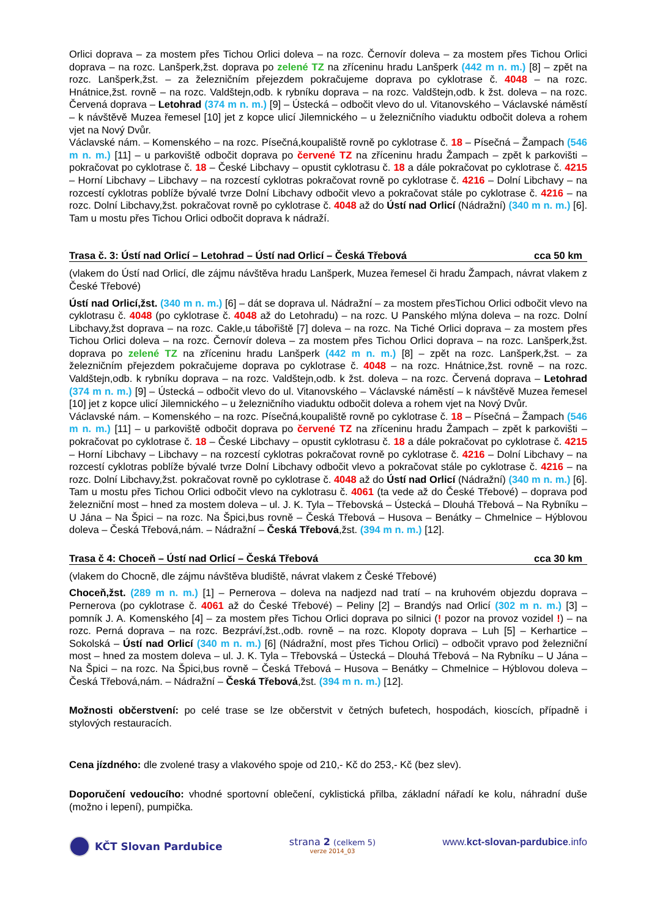Orlici doprava – za mostem přes Tichou Orlici doleva – na rozc. Černovír doleva – za mostem přes Tichou Orlici doprava – na rozc. Lanšperk,žst. doprava po zelené TZ na zříceninu hradu Lanšperk (442 m n. m.) [8] – zpět na rozc. Lanšperk,žst. – za železničním přejezdem pokračujeme doprava po cyklotrase č. 4048 – na rozc. Hnátnice,žst. rovně – na rozc. Valdštejn,odb. k rybníku doprava – na rozc. Valdštejn,odb. k žst. doleva – na rozc. Červená doprava – Letohrad (374 m n. m.) [9] – Ústecká – odbočit vlevo do ul. Vitanovského – Václavské náměstí – k návštěvě Muzea řemesel [10] jet z kopce ulicí Jilemnického – u železničního viaduktu odbočit doleva a rohem vjet na Nový Dvůr.
Václavské nám. – Komenského – na rozc. Písečná,koupaliště rovně po cyklotrase č. 18 – Písečná – Žampach (546 m n. m.) [11] – u parkoviště odbočit doprava po červené TZ na zříceninu hradu Žampach – zpět k parkovišti – pokračovat po cyklotrase č. 18 – České Libchavy – opustit cyklotrasu č. 18 a dále pokračovat po cyklotrase č. 4215 – Horní Libchavy – Libchavy – na rozcestí cyklotras pokračovat rovně po cyklotrase č. 4216 – Dolní Libchavy – na rozcestí cyklotras poblíže bývalé tvrze Dolní Libchavy odbočit vlevo a pokračovat stále po cyklotrase č. 4216 – na rozc. Dolní Libchavy,žst. pokračovat rovně po cyklotrase č. 4048 až do Ústí nad Orlicí (Nádražní) (340 m n. m.) [6]. Tam u mostu přes Tichou Orlici odbočit doprava k nádraží.
Trasa č. 3: Ústí nad Orlicí – Letohrad – Ústí nad Orlicí – Česká Třebová cca 50 km
(vlakem do Ústí nad Orlicí, dle zájmu návštěva hradu Lanšperk, Muzea řemesel či hradu Žampach, návrat vlakem z České Třebové)
Ústí nad Orlicí,žst. (340 m n. m.) [6] – dát se doprava ul. Nádražní – za mostem přesTichou Orlici odbočit vlevo na cyklotrasu č. 4048 (po cyklotrase č. 4048 až do Letohradu) – na rozc. U Panského mlýna doleva – na rozc. Dolní Libchavy,žst doprava – na rozc. Cakle,u tábořiště [7] doleva – na rozc. Na Tiché Orlici doprava – za mostem přes Tichou Orlici doleva – na rozc. Černovír doleva – za mostem přes Tichou Orlici doprava – na rozc. Lanšperk,žst. doprava po zelené TZ na zříceninu hradu Lanšperk (442 m n. m.) [8] – zpět na rozc. Lanšperk,žst. – za železničním přejezdem pokračujeme doprava po cyklotrase č. 4048 – na rozc. Hnátnice,žst. rovně – na rozc. Valdštejn,odb. k rybníku doprava – na rozc. Valdštejn,odb. k žst. doleva – na rozc. Červená doprava – Letohrad (374 m n. m.) [9] – Ústecká – odbočit vlevo do ul. Vitanovského – Václavské náměstí – k návštěvě Muzea řemesel [10] jet z kopce ulicí Jilemnického – u železničního viaduktu odbočit doleva a rohem vjet na Nový Dvůr.
Václavské nám. – Komenského – na rozc. Písečná,koupaliště rovně po cyklotrase č. 18 – Písečná – Žampach (546 m n. m.) [11] – u parkoviště odbočit doprava po červené TZ na zříceninu hradu Žampach – zpět k parkovišti – pokračovat po cyklotrase č. 18 – České Libchavy – opustit cyklotrasu č. 18 a dále pokračovat po cyklotrase č. 4215 – Horní Libchavy – Libchavy – na rozcestí cyklotras pokračovat rovně po cyklotrase č. 4216 – Dolní Libchavy – na rozcestí cyklotras poblíže bývalé tvrze Dolní Libchavy odbočit vlevo a pokračovat stále po cyklotrase č. 4216 – na rozc. Dolní Libchavy,žst. pokračovat rovně po cyklotrase č. 4048 až do Ústí nad Orlicí (Nádražní) (340 m n. m.) [6]. Tam u mostu přes Tichou Orlici odbočit vlevo na cyklotrasu č. 4061 (ta vede až do České Třebové) – doprava pod železniční most – hned za mostem doleva – ul. J. K. Tyla – Třebovská – Ústecká – Dlouhá Třebová – Na Rybníku – U Jána – Na Špici – na rozc. Na Špici,bus rovně – Česká Třebová – Husova – Benátky – Chmelnice – Hýblovou doleva – Česká Třebová,nám. – Nádražní – Česká Třebová,žst. (394 m n. m.) [12].
Trasa č 4: Choceň – Ústí nad Orlicí – Česká Třebová cca 30 km
(vlakem do Chocně, dle zájmu návštěva bludiště, návrat vlakem z České Třebové)
Choceň,žst. (289 m n. m.) [1] – Pernerova – doleva na nadjezd nad tratí – na kruhovém objezdu doprava – Pernerova (po cyklotrase č. 4061 až do České Třebové) – Peliny [2] – Brandýs nad Orlicí (302 m n. m.) [3] – pomník J. A. Komenského [4] – za mostem přes Tichou Orlici doprava po silnici (! pozor na provoz vozidel !) – na rozc. Perná doprava – na rozc. Bezpráví,žst.,odb. rovně – na rozc. Klopoty doprava – Luh [5] – Kerhartice – Sokolská – Ústí nad Orlicí (340 m n. m.) [6] (Nádražní, most přes Tichou Orlici) – odbočit vpravo pod železniční most – hned za mostem doleva – ul. J. K. Tyla – Třebovská – Ústecká – Dlouhá Třebová – Na Rybníku – U Jána – Na Špici – na rozc. Na Špici,bus rovně – Česká Třebová – Husova – Benátky – Chmelnice – Hýblovou doleva – Česká Třebová,nám. – Nádražní – Česká Třebová,žst. (394 m n. m.) [12].
Možnosti občerstvení: po celé trase se lze občerstvit v četných bufetech, hospodách, kioscích, případně i stylových restauracích.
Cena jízdného: dle zvolené trasy a vlakového spoje od 210,- Kč do 253,- Kč (bez slev).
Doporučení vedoucího: vhodné sportovní oblečení, cyklistická přilba, základní nářadí ke kolu, náhradní duše (možno i lepení), pumpička.
KČT Slovan Pardubice strana 2 (celkem 5)
verze 2014_03
www.kct-slovan-pardubice.info